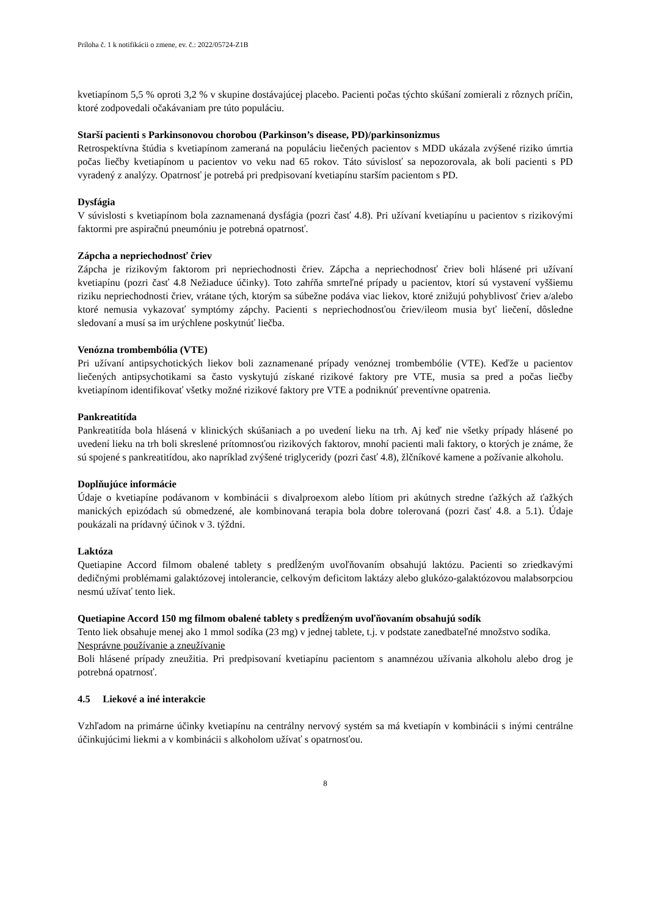Príloha č. 1 k notifikácii o zmene, ev. č.: 2022/05724-Z1B
kvetiapínom 5,5 % oproti 3,2 % v skupine dostávajúcej placebo. Pacienti počas týchto skúšaní zomierali z rôznych príčin, ktoré zodpovedali očakávaniam pre túto populáciu.
Starší pacienti s Parkinsonovou chorobou (Parkinson’s disease, PD)/parkinsonizmus
Retrospektívna štúdia s kvetiapínom zameraná na populáciu liečených pacientov s MDD ukázala zvýšené riziko úmrtia počas liečby kvetiapínom u pacientov vo veku nad 65 rokov. Táto súvislosť sa nepozorovala, ak boli pacienti s PD vyradený z analýzy. Opatrnosť je potrebá pri predpisovaní kvetiapínu starším pacientom s PD.
Dysfágia
V súvislosti s kvetiapínom bola zaznamenaná dysfágia (pozri časť 4.8). Pri užívaní kvetiapínu u pacientov s rizikovými faktormi pre aspiračnú pneumóniu je potrebná opatrnosť.
Zápcha a nepriechodnosť čriev
Zápcha je rizikovým faktorom pri nepriechodnosti čriev. Zápcha a nepriechodnosť čriev boli hlásené pri užívaní kvetiapínu (pozri časť 4.8 Nežiaduce účinky). Toto zahŕňa smrteľné prípady u pacientov, ktorí sú vystavení vyššiemu riziku nepriechodnosti čriev, vrátane tých, ktorým sa súbežne podáva viac liekov, ktoré znižujú pohyblivosť čriev a/alebo ktoré nemusia vykazovať symptómy zápchy. Pacienti s nepriechodnosťou čriev/ileom musia byť liečení, dôsledne sledovaní a musí sa im urýchlene poskytnúť liečba.
Venózna trombembólia (VTE)
Pri užívaní antipsychotických liekov boli zaznamenané prípady venóznej trombembólie (VTE). Keďže u pacientov liečených antipsychotikami sa často vyskytujú získané rizikové faktory pre VTE, musia sa pred a počas liečby kvetiapínom identifikovať všetky možné rizikové faktory pre VTE a podniknúť preventívne opatrenia.
Pankreatitída
Pankreatitída bola hlásená v klinických skúšaniach a po uvedení lieku na trh. Aj keď nie všetky prípady hlásené po uvedení lieku na trh boli skreslené prítomnosťou rizikových faktorov, mnohí pacienti mali faktory, o ktorých je známe, že sú spojené s pankreatitídou, ako napríklad zvýšené triglyceridy (pozri časť 4.8), žlčníkové kamene a požívanie alkoholu.
Doplňujúce informácie
Údaje o kvetiapíne podávanom v kombinácii s divalproexom alebo lítiom pri akútnych stredne ťažkých až ťažkých manických epizódach sú obmedzené, ale kombinovaná terapia bola dobre tolerovaná (pozri časť 4.8. a 5.1). Údaje poukázali na prídavný účinok v 3. týždni.
Laktóza
Quetiapine Accord filmom obalené tablety s predĺženým uvoľňovaním obsahujú laktózu. Pacienti so zriedkavými dedičnými problémami galaktózovej intolerancie, celkovým deficitom laktázy alebo glukózo-galaktózovou malabsorpciou nesmú užívať tento liek.
Quetiapine Accord 150 mg filmom obalené tablety s predĺženým uvoľňovaním obsahujú sodík
Tento liek obsahuje menej ako 1 mmol sodíka (23 mg) v jednej tablete, t.j. v podstate zanedbateľné množstvo sodíka.
Nesprávne používanie a zneužívanie
Boli hlásené prípady zneužitia. Pri predpisovaní kvetiapínu pacientom s anamnézou užívania alkoholu alebo drog je potrebná opatrnosť.
4.5 Liekové a iné interakcie
Vzhľadom na primárne účinky kvetiapínu na centrálny nervový systém sa má kvetiapín v kombinácii s inými centrálne účinkujúcimi liekmi a v kombinácii s alkoholom užívať s opatrnosťou.
8